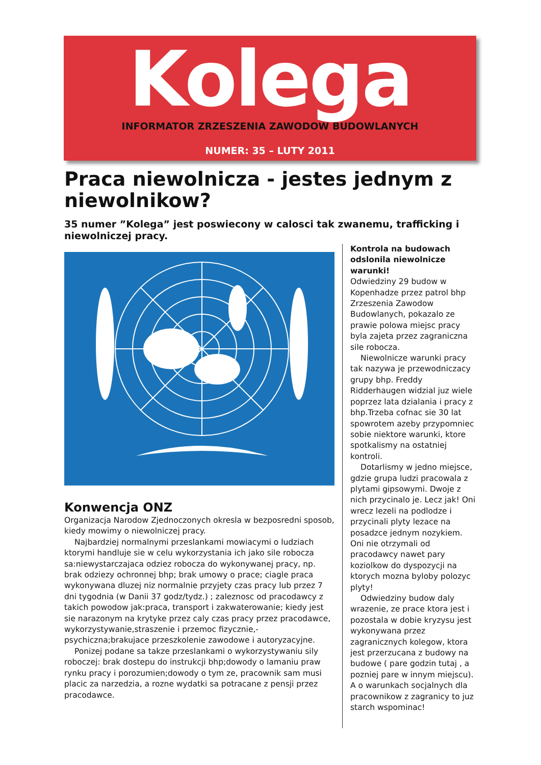Kolega
INFORMATOR ZRZESZENIA ZAWODOW BUDOWLANYCH
NUMER: 35 – LUTY 2011
Praca niewolnicza - jestes jednym z niewolnikow?
35 numer ”Kolega” jest poswiecony w calosci tak zwanemu, trafficking i niewolniczej pracy.
Konwencja ONZ
Organizacja Narodow Zjednoczonych okresla w bezposredni sposob, kiedy mowimy o niewolniczej pracy.
Najbardziej normalnymi przeslankami mowiacymi o ludziach ktorymi handluje sie w celu wykorzystania ich jako sile robocza sa:niewystarczajaca odziez robocza do wykonywanej pracy, np. brak odziezy ochronnej bhp; brak umowy o prace; ciagle praca wykonywana dluzej niz normalnie przyjety czas pracy lub przez 7 dni tygodnia (w Danii 37 godz/tydz.) ; zaleznosc od pracodawcy z takich powodow jak:praca, transport i zakwaterowanie; kiedy jest sie narazonym na krytyke przez caly czas pracy przez pracodawce, wykorzystywanie,straszenie i przemoc fizycznie,-psychiczna;brakujace przeszkolenie zawodowe i autoryzacyjne.
Ponizej podane sa takze przeslankami o wykorzystywaniu sily roboczej: brak dostepu do instrukcji bhp;dowody o lamaniu praw rynku pracy i porozumien;dowody o tym ze, pracownik sam musi placic za narzedzia, a rozne wydatki sa potracane z pensji przez pracodawce.
Kontrola na budowach odslonila niewolnicze warunki!
Odwiedziny 29 budow w Kopenhadze przez patrol bhp Zrzeszenia Zawodow Budowlanych, pokazalo ze prawie polowa miejsc pracy byla zajeta przez zagraniczna sile robocza.
Niewolnicze warunki pracy tak nazywa je przewodniczacy grupy bhp. Freddy Ridderhaugen widzial juz wiele poprzez lata dzialania i pracy z bhp.Trzeba cofnac sie 30 lat spowrotem azeby przypomniec sobie niektore warunki, ktore spotkalismy na ostatniej kontroli.
Dotarlismy w jedno miejsce, gdzie grupa ludzi pracowala z plytami gipsowymi. Dwoje z nich przycinalo je. Lecz jak! Oni wrecz lezeli na podlodze i przycinali plyty lezace na posadzce jednym nozykiem. Oni nie otrzymali od pracodawcy nawet pary koziolkow do dyspozycji na ktorych mozna byloby polozyc plyty!
Odwiedziny budow daly wrazenie, ze prace ktora jest i pozostala w dobie kryzysu jest wykonywana przez zagranicznych kolegow, ktora jest przerzucana z budowy na budowe ( pare godzin tutaj , a pozniej pare w innym miejscu). A o warunkach socjalnych dla pracownikow z zagranicy to juz starch wspominac!